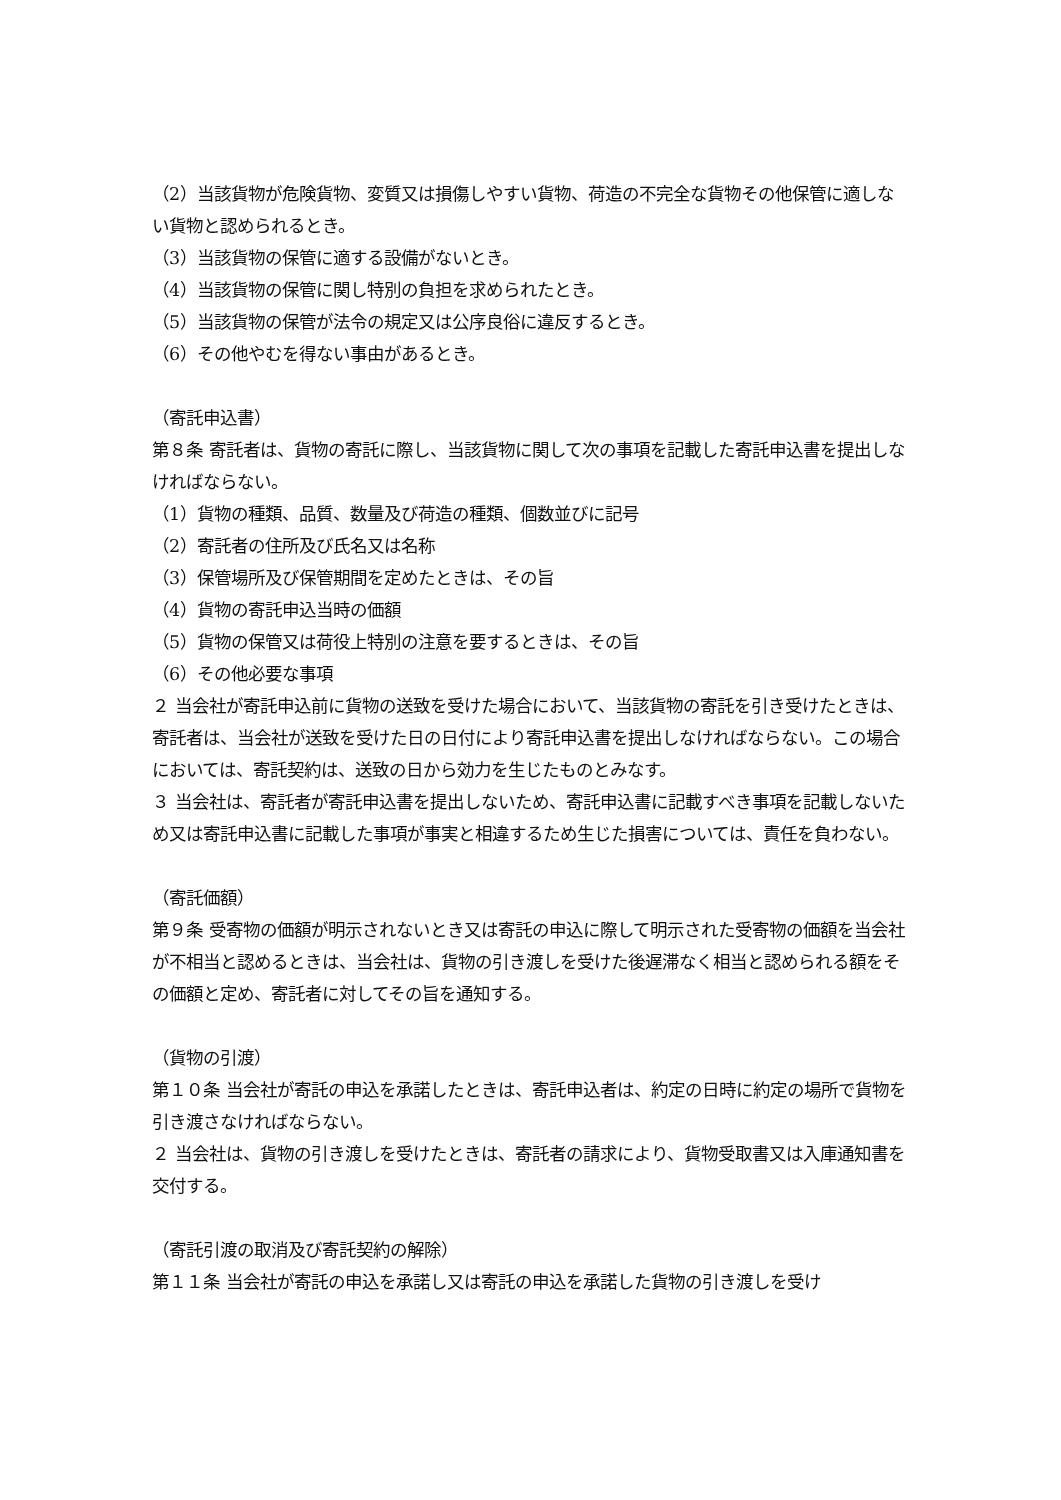（2）当該貨物が危険貨物、変質又は損傷しやすい貨物、荷造の不完全な貨物その他保管に適しない貨物と認められるとき。
（3）当該貨物の保管に適する設備がないとき。
（4）当該貨物の保管に関し特別の負担を求められたとき。
（5）当該貨物の保管が法令の規定又は公序良俗に違反するとき。
（6）その他やむを得ない事由があるとき。
（寄託申込書）
第８条 寄託者は、貨物の寄託に際し、当該貨物に関して次の事項を記載した寄託申込書を提出しなければならない。
（1）貨物の種類、品質、数量及び荷造の種類、個数並びに記号
（2）寄託者の住所及び氏名又は名称
（3）保管場所及び保管期間を定めたときは、その旨
（4）貨物の寄託申込当時の価額
（5）貨物の保管又は荷役上特別の注意を要するときは、その旨
（6）その他必要な事項
２ 当会社が寄託申込前に貨物の送致を受けた場合において、当該貨物の寄託を引き受けたときは、寄託者は、当会社が送致を受けた日の日付により寄託申込書を提出しなければならない。この場合においては、寄託契約は、送致の日から効力を生じたものとみなす。
３ 当会社は、寄託者が寄託申込書を提出しないため、寄託申込書に記載すべき事項を記載しないため又は寄託申込書に記載した事項が事実と相違するため生じた損害については、責任を負わない。
（寄託価額）
第９条 受寄物の価額が明示されないとき又は寄託の申込に際して明示された受寄物の価額を当会社が不相当と認めるときは、当会社は、貨物の引き渡しを受けた後遅滞なく相当と認められる額をその価額と定め、寄託者に対してその旨を通知する。
（貨物の引渡）
第１０条 当会社が寄託の申込を承諾したときは、寄託申込者は、約定の日時に約定の場所で貨物を引き渡さなければならない。
２ 当会社は、貨物の引き渡しを受けたときは、寄託者の請求により、貨物受取書又は入庫通知書を交付する。
（寄託引渡の取消及び寄託契約の解除）
第１１条 当会社が寄託の申込を承諾し又は寄託の申込を承諾した貨物の引き渡しを受け